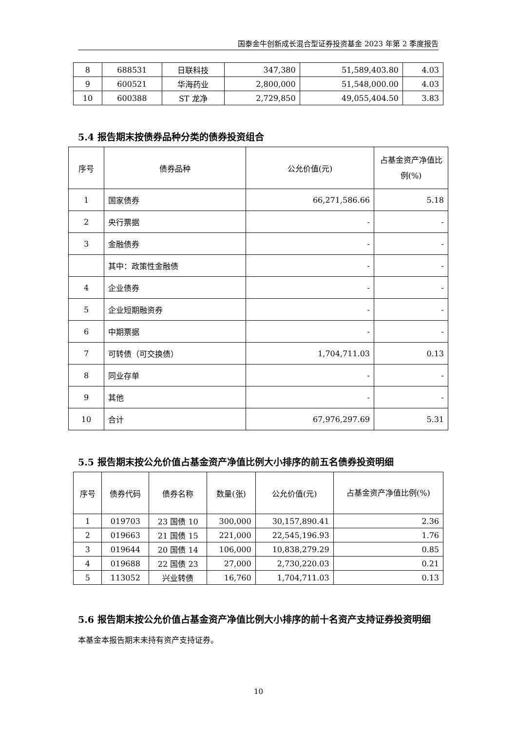国泰金牛创新成长混合型证券投资基金 2023 年第 2 季度报告
| 8 | 688531 | 日联科技 | 347,380 | 51,589,403.80 | 4.03 |
| 9 | 600521 | 华海药业 | 2,800,000 | 51,548,000.00 | 4.03 |
| 10 | 600388 | ST 龙净 | 2,729,850 | 49,055,404.50 | 3.83 |
5.4 报告期末按债券品种分类的债券投资组合
| 序号 | 债券品种 | 公允价值(元) | 占基金资产净值比例(%) |
| --- | --- | --- | --- |
| 1 | 国家债券 | 66,271,586.66 | 5.18 |
| 2 | 央行票据 | - | - |
| 3 | 金融债券 | - | - |
| | 其中：政策性金融债 | - | - |
| 4 | 企业债券 | - | - |
| 5 | 企业短期融资券 | - | - |
| 6 | 中期票据 | - | - |
| 7 | 可转债（可交换债） | 1,704,711.03 | 0.13 |
| 8 | 同业存单 | - | - |
| 9 | 其他 | - | - |
| 10 | 合计 | 67,976,297.69 | 5.31 |
5.5 报告期末按公允价值占基金资产净值比例大小排序的前五名债券投资明细
| 序号 | 债券代码 | 债券名称 | 数量(张) | 公允价值(元) | 占基金资产净值比例(%) |
| --- | --- | --- | --- | --- | --- |
| 1 | 019703 | 23 国债 10 | 300,000 | 30,157,890.41 | 2.36 |
| 2 | 019663 | 21 国债 15 | 221,000 | 22,545,196.93 | 1.76 |
| 3 | 019644 | 20 国债 14 | 106,000 | 10,838,279.29 | 0.85 |
| 4 | 019688 | 22 国债 23 | 27,000 | 2,730,220.03 | 0.21 |
| 5 | 113052 | 兴业转债 | 16,760 | 1,704,711.03 | 0.13 |
5.6 报告期末按公允价值占基金资产净值比例大小排序的前十名资产支持证券投资明细
本基金本报告期末未持有资产支持证券。
10